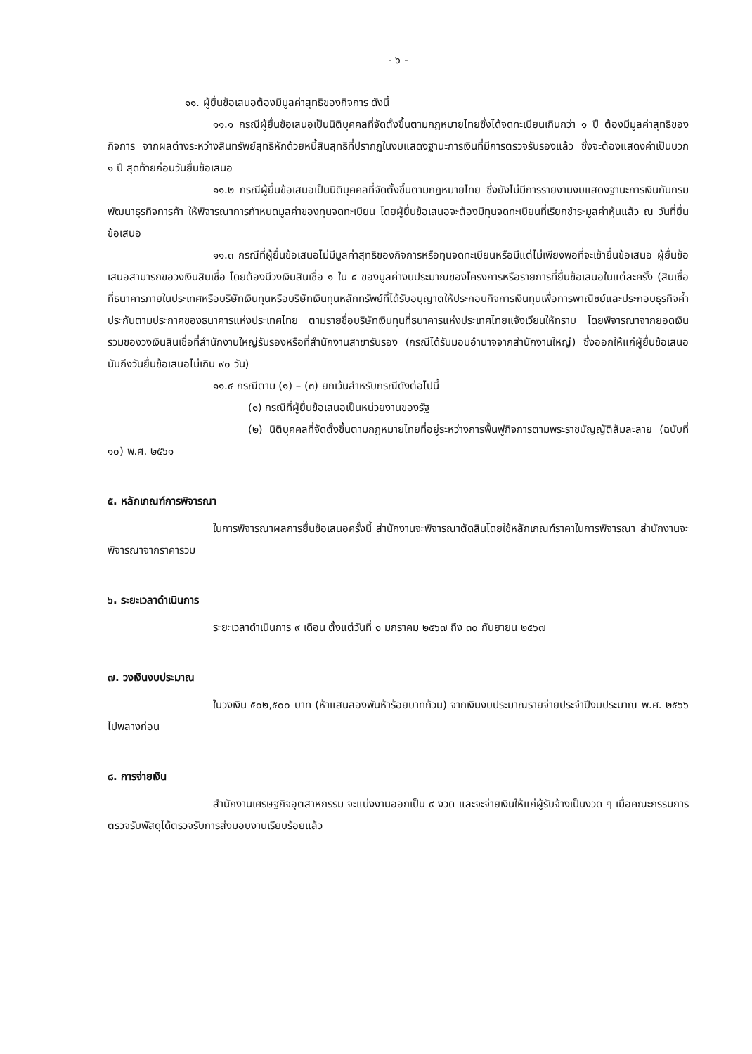- ๖ -
๑๑. ผู้ยื่นข้อเสนอต้องมีมูลค่าสุทธิของกิจการ ดังนี้
๑๑.๑ กรณีผู้ยื่นข้อเสนอเป็นนิติบุคคลที่จัดตั้งขึ้นตามกฎหมายไทยซึ่งได้จดทะเบียนเกินกว่า ๑ ปี ต้องมีมูลค่าสุทธิของกิจการ จากผลต่างระหว่างสินทรัพย์สุทธิหักด้วยหนี้สินสุทธิที่ปรากฏในงบแสดงฐานะการเงินที่มีการตรวจรับรองแล้ว ซึ่งจะต้องแสดงค่าเป็นบวก ๑ ปี สุดท้ายก่อนวันยื่นข้อเสนอ
๑๑.๒ กรณีผู้ยื่นข้อเสนอเป็นนิติบุคคลที่จัดตั้งขึ้นตามกฎหมายไทย ซึ่งยังไม่มีการรายงานงบแสดงฐานะการเงินกับกรมพัฒนาธุรกิจการค้า ให้พิจารณาการกำหนดมูลค่าของทุนจดทะเบียน โดยผู้ยื่นข้อเสนอจะต้องมีทุนจดทะเบียนที่เรียกชำระมูลค่าหุ้นแล้ว ณ วันที่ยื่นข้อเสนอ
๑๑.๓ กรณีที่ผู้ยื่นข้อเสนอไม่มีมูลค่าสุทธิของกิจการหรือทุนจดทะเบียนหรือมีแต่ไม่เพียงพอที่จะเข้ายื่นข้อเสนอ ผู้ยื่นข้อเสนอสามารถขอวงเงินสินเชื่อ โดยต้องมีวงเงินสินเชื่อ ๑ ใน ๔ ของมูลค่างบประมาณของโครงการหรือรายการที่ยื่นข้อเสนอในแต่ละครั้ง (สินเชื่อที่ธนาคารภายในประเทศหรือบริษัทเงินทุนหรือบริษัทเงินทุนหลักทรัพย์ที่ได้รับอนุญาตให้ประกอบกิจการเงินทุนเพื่อการพาณิชย์และประกอบธุรกิจค้ำประกันตามประกาศของธนาคารแห่งประเทศไทย ตามรายชื่อบริษัทเงินทุนที่ธนาคารแห่งประเทศไทยแจ้งเวียนให้ทราบ โดยพิจารณาจากยอดเงินรวมของวงเงินสินเชื่อที่สำนักงานใหญ่รับรองหรือที่สำนักงานสาขารับรอง (กรณีได้รับมอบอำนาจจากสำนักงานใหญ่) ซึ่งออกให้แก่ผู้ยื่นข้อเสนอนับถึงวันยื่นข้อเสนอไม่เกิน ๙๐ วัน)
๑๑.๔ กรณีตาม (๑) – (๓) ยกเว้นสำหรับกรณีดังต่อไปนี้
(๑) กรณีที่ผู้ยื่นข้อเสนอเป็นหน่วยงานของรัฐ
(๒) นิติบุคคลที่จัดตั้งขึ้นตามกฎหมายไทยที่อยู่ระหว่างการฟื้นฟูกิจการตามพระราชบัญญัติล้มละลาย (ฉบับที่ ๑๐) พ.ศ. ๒๕๖๑
๕. หลักเกณฑ์การพิจารณา
ในการพิจารณาผลการยื่นข้อเสนอครั้งนี้ สำนักงานจะพิจารณาตัดสินโดยใช้หลักเกณฑ์ราคาในการพิจารณา สำนักงานจะพิจารณาจากราคารวม
๖. ระยะเวลาดำเนินการ
ระยะเวลาดำเนินการ ๙ เดือน ตั้งแต่วันที่ ๑ มกราคม ๒๕๖๗ ถึง ๓๐ กันยายน ๒๕๖๗
๗. วงเงินงบประมาณ
ในวงเงิน ๕๐๒,๕๐๐ บาท (ห้าแสนสองพันห้าร้อยบาทถ้วน) จากเงินงบประมาณรายจ่ายประจำปีงบประมาณ พ.ศ. ๒๕๖๖ ไปพลางก่อน
๘. การจ่ายเงิน
สำนักงานเศรษฐกิจอุตสาหกรรม จะแบ่งงานออกเป็น ๙ งวด และจะจ่ายเงินให้แก่ผู้รับจ้างเป็นงวด ๆ เมื่อคณะกรรมการตรวจรับพัสดุได้ตรวจรับการส่งมอบงานเรียบร้อยแล้ว